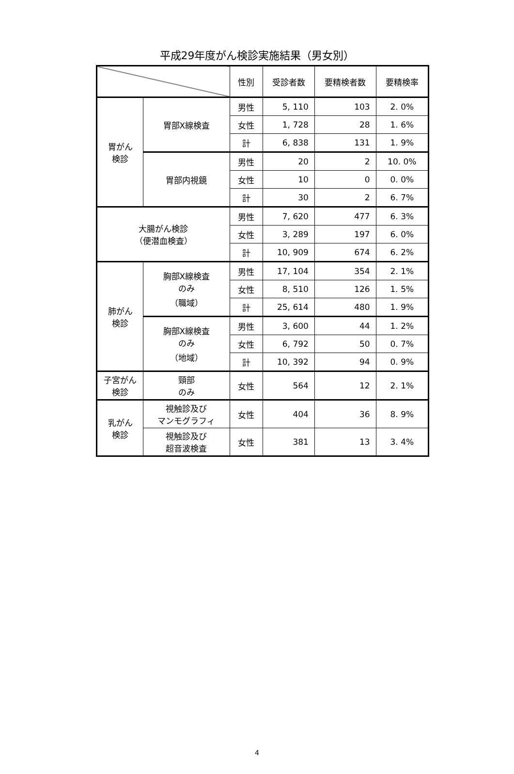平成29年度がん検診実施結果（男女別）
| | | 性別 | 受診者数 | 要精検者数 | 要精検率 |
| --- | --- | --- | --- | --- | --- |
| 胃がん 検診 | 胃部X線検査 | 男性 | 5, 110 | 103 | 2. 0% |
| | | 女性 | 1, 728 | 28 | 1. 6% |
| | | 計 | 6, 838 | 131 | 1. 9% |
| | 胃部内視鏡 | 男性 | 20 | 2 | 10. 0% |
| | | 女性 | 10 | 0 | 0. 0% |
| | | 計 | 30 | 2 | 6. 7% |
| 大腸がん検診 （便潜血検査） | | 男性 | 7, 620 | 477 | 6. 3% |
| | | 女性 | 3, 289 | 197 | 6. 0% |
| | | 計 | 10, 909 | 674 | 6. 2% |
| 肺がん 検診 | 胸部X線検査 のみ （職域） | 男性 | 17, 104 | 354 | 2. 1% |
| | | 女性 | 8, 510 | 126 | 1. 5% |
| | | 計 | 25, 614 | 480 | 1. 9% |
| | 胸部X線検査 のみ （地域） | 男性 | 3, 600 | 44 | 1. 2% |
| | | 女性 | 6, 792 | 50 | 0. 7% |
| | | 計 | 10, 392 | 94 | 0. 9% |
| 子宮がん 検診 | 頸部 のみ | 女性 | 564 | 12 | 2. 1% |
| 乳がん 検診 | 視触診及び マンモグラフィ | 女性 | 404 | 36 | 8. 9% |
| | 視触診及び 超音波検査 | 女性 | 381 | 13 | 3. 4% |
4